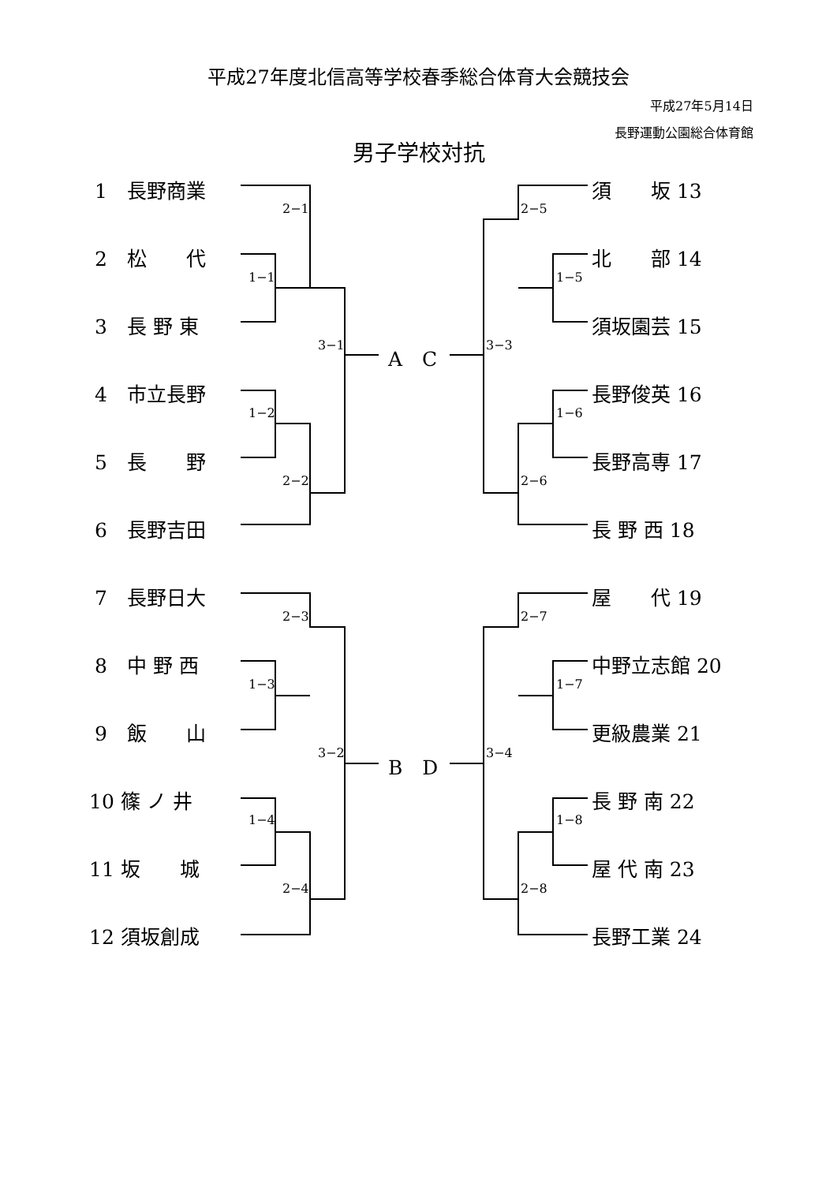平成27年度北信高等学校春季総合体育大会競技会
平成27年5月14日
長野運動公園総合体育館
男子学校対抗
1　長野商業
2　松　　代
3　長 野 東
4　市立長野
5　長　　野
6　長野吉田
7　長野日大
8　中 野 西
9　飯　　山
10 篠 ノ 井
11 坂　　城
12 須坂創成
須　　坂 13
北　　部 14
須坂園芸 15
長野俊英 16
長野高専 17
長 野 西 18
屋　　代 19
中野立志館 20
更級農業 21
長 野 南 22
屋 代 南 23
長野工業 24
A　C
B　D
2−1
1−1
3−1
1−2
2−2
2−3
1−3
3−2
1−4
2−4
2−5
1−5
3−3
1−6
2−6
2−7
1−7
3−4
1−8
2−8